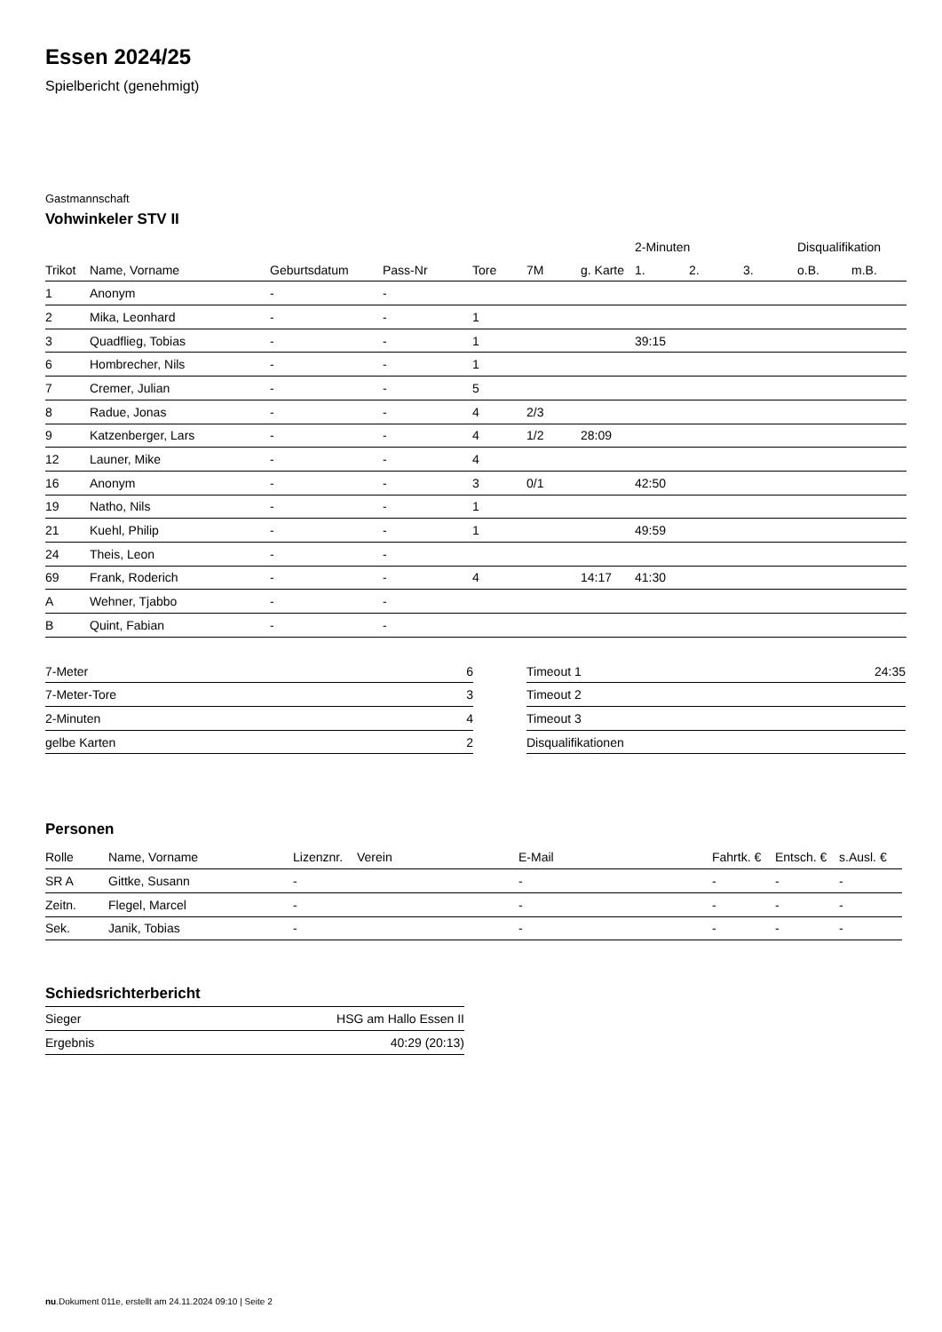Essen 2024/25
Spielbericht (genehmigt)
Gastmannschaft
Vohwinkeler STV II
| | | | | | | | | 2-Minuten | | | Disqualifikation | |
| --- | --- | --- | --- | --- | --- | --- | --- | --- | --- | --- | --- | --- |
| Trikot | Name, Vorname | Geburtsdatum | Pass-Nr | Tore | 7M | g. Karte | | 1. | 2. | 3. | o.B. | m.B. |
| 1 | Anonym | - | - | | | | | | | | | |
| 2 | Mika, Leonhard | - | - | 1 | | | | | | | | |
| 3 | Quadflieg, Tobias | - | - | 1 | | | | 39:15 | | | | |
| 6 | Hombrecher, Nils | - | - | 1 | | | | | | | | |
| 7 | Cremer, Julian | - | - | 5 | | | | | | | | |
| 8 | Radue, Jonas | - | - | 4 | 2/3 | | | | | | | |
| 9 | Katzenberger, Lars | - | - | 4 | 1/2 | 28:09 | | | | | | |
| 12 | Launer, Mike | - | - | 4 | | | | | | | | |
| 16 | Anonym | - | - | 3 | 0/1 | | | 42:50 | | | | |
| 19 | Natho, Nils | - | - | 1 | | | | | | | | |
| 21 | Kuehl, Philip | - | - | 1 | | | | 49:59 | | | | |
| 24 | Theis, Leon | - | - | | | | | | | | | |
| 69 | Frank, Roderich | - | - | 4 | | 14:17 | | 41:30 | | | | |
| A | Wehner, Tjabbo | - | - | | | | | | | | | |
| B | Quint, Fabian | - | - | | | | | | | | | |
| 7-Meter | 6 |
| 7-Meter-Tore | 3 |
| 2-Minuten | 4 |
| gelbe Karten | 2 |
| Timeout 1 | 24:35 |
| Timeout 2 | |
| Timeout 3 | |
| Disqualifikationen | |
Personen
| Rolle | Name, Vorname | Lizenznr. | Verein | E-Mail | Fahrtk. € | Entsch. € | s.Ausl. € |
| --- | --- | --- | --- | --- | --- | --- | --- |
| SR A | Gittke, Susann | - | | - | - | - | - |
| Zeitn. | Flegel, Marcel | - | | - | - | - | - |
| Sek. | Janik, Tobias | - | | - | - | - | - |
Schiedsrichterbericht
| Sieger | HSG am Hallo Essen II |
| Ergebnis | 40:29 (20:13) |
nu.Dokument 011e, erstellt am 24.11.2024 09:10 | Seite 2